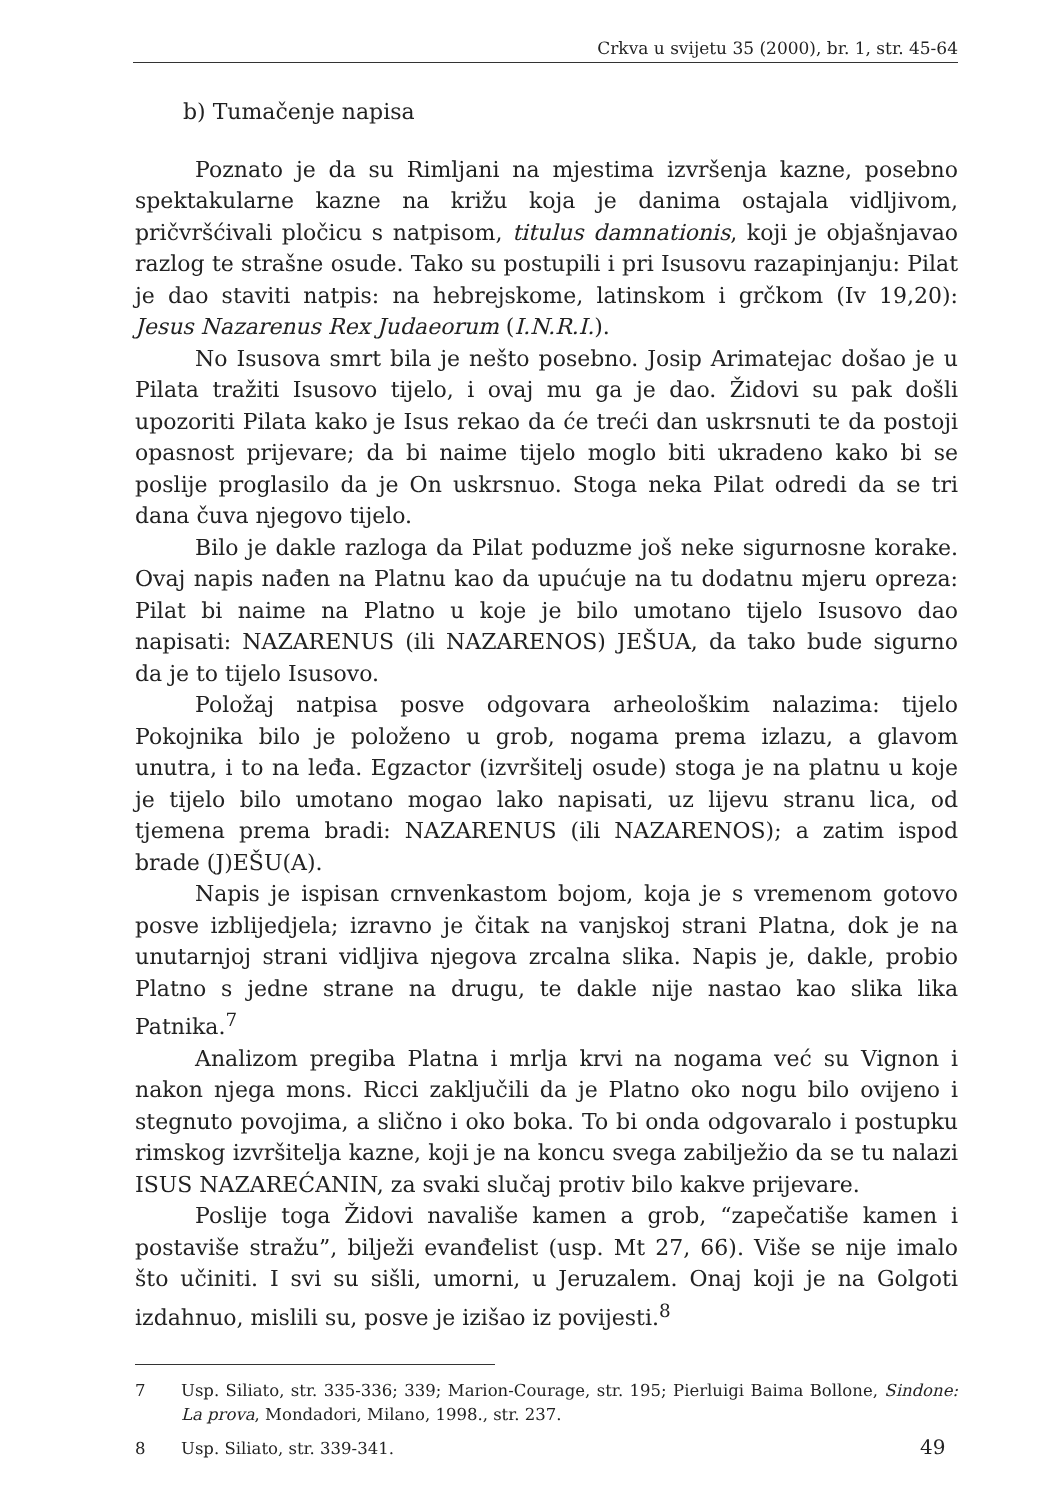Crkva u svijetu 35 (2000), br. 1, str. 45-64
b) Tumačenje napisa
Poznato je da su Rimljani na mjestima izvršenja kazne, posebno spektakularne kazne na križu koja je danima ostajala vidljivom, pričvršćivali pločicu s natpisom, titulus damnationis, koji je objašnjavao razlog te strašne osude. Tako su postupili i pri Isusovu razapinjanju: Pilat je dao staviti natpis: na hebrejskome, latinskom i grčkom (Iv 19,20): Jesus Nazarenus Rex Judaeorum (I.N.R.I.).
No Isusova smrt bila je nešto posebno. Josip Arimatejac došao je u Pilata tražiti Isusovo tijelo, i ovaj mu ga je dao. Židovi su pak došli upozoriti Pilata kako je Isus rekao da će treći dan uskrsnuti te da postoji opasnost prijevare; da bi naime tijelo moglo biti ukradeno kako bi se poslije proglasilo da je On uskrsnuo. Stoga neka Pilat odredi da se tri dana čuva njegovo tijelo.
Bilo je dakle razloga da Pilat poduzme još neke sigurnosne korake. Ovaj napis nađen na Platnu kao da upućuje na tu dodatnu mjeru opreza: Pilat bi naime na Platno u koje je bilo umotano tijelo Isusovo dao napisati: NAZARENUS (ili NAZARENOS) JEŠUA, da tako bude sigurno da je to tijelo Isusovo.
Položaj natpisa posve odgovara arheološkim nalazima: tijelo Pokojnika bilo je položeno u grob, nogama prema izlazu, a glavom unutra, i to na leđa. Egzactor (izvršitelj osude) stoga je na platnu u koje je tijelo bilo umotano mogao lako napisati, uz lijevu stranu lica, od tjemena prema bradi: NAZARENUS (ili NAZARENOS); a zatim ispod brade (J)EŠU(A).
Napis je ispisan crnvenkastom bojom, koja je s vremenom gotovo posve izblijedjela; izravno je čitak na vanjskoj strani Platna, dok je na unutarnjoj strani vidljiva njegova zrcalna slika. Napis je, dakle, probio Platno s jedne strane na drugu, te dakle nije nastao kao slika lika Patnika.<sup>7</sup>
Analizom pregiba Platna i mrlja krvi na nogama već su Vignon i nakon njega mons. Ricci zaključili da je Platno oko nogu bilo ovijeno i stegnuto povojima, a slično i oko boka. To bi onda odgovaralo i postupku rimskog izvršitelja kazne, koji je na koncu svega zabilježio da se tu nalazi ISUS NAZAREĆANIN, za svaki slučaj protiv bilo kakve prijevare.
Poslije toga Židovi navališe kamen a grob, “zapečatiše kamen i postaviše stražu”, bilježi evanđelist (usp. Mt 27, 66). Više se nije imalo što učiniti. I svi su sišli, umorni, u Jeruzalem. Onaj koji je na Golgoti izdahnuo, mislili su, posve je izišao iz povijesti.<sup>8</sup>
7 Usp. Siliato, str. 335-336; 339; Marion-Courage, str. 195; Pierluigi Baima Bollone, Sindone: La prova, Mondadori, Milano, 1998., str. 237.
8 Usp. Siliato, str. 339-341.
49